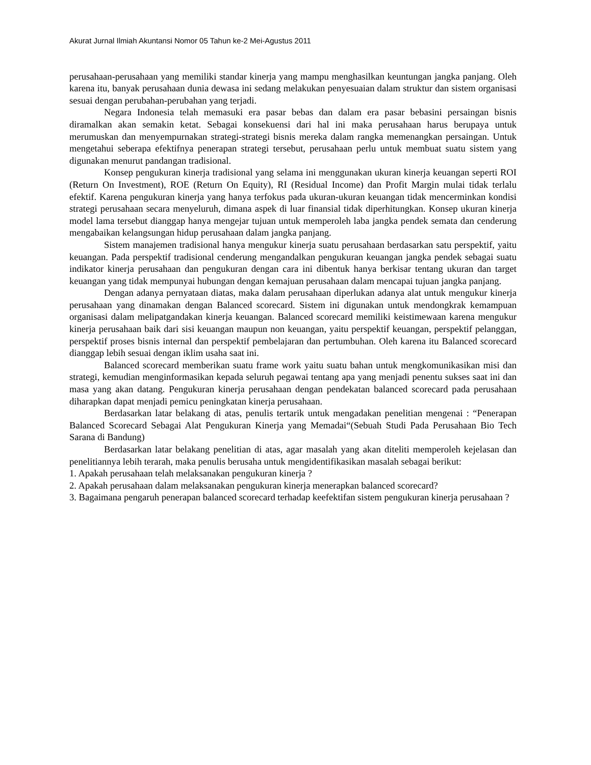Akurat Jurnal Ilmiah Akuntansi Nomor 05 Tahun ke-2 Mei-Agustus 2011
perusahaan-perusahaan yang memiliki standar kinerja yang mampu menghasilkan keuntungan jangka panjang. Oleh karena itu, banyak perusahaan dunia dewasa ini sedang melakukan penyesuaian dalam struktur dan sistem organisasi sesuai dengan perubahan-perubahan yang terjadi.
Negara Indonesia telah memasuki era pasar bebas dan dalam era pasar bebasini persaingan bisnis diramalkan akan semakin ketat. Sebagai konsekuensi dari hal ini maka perusahaan harus berupaya untuk merumuskan dan menyempurnakan strategi-strategi bisnis mereka dalam rangka memenangkan persaingan. Untuk mengetahui seberapa efektifnya penerapan strategi tersebut, perusahaan perlu untuk membuat suatu sistem yang digunakan menurut pandangan tradisional.
Konsep pengukuran kinerja tradisional yang selama ini menggunakan ukuran kinerja keuangan seperti ROI (Return On Investment), ROE (Return On Equity), RI (Residual Income) dan Profit Margin mulai tidak terlalu efektif. Karena pengukuran kinerja yang hanya terfokus pada ukuran-ukuran keuangan tidak mencerminkan kondisi strategi perusahaan secara menyeluruh, dimana aspek di luar finansial tidak diperhitungkan. Konsep ukuran kinerja model lama tersebut dianggap hanya mengejar tujuan untuk memperoleh laba jangka pendek semata dan cenderung mengabaikan kelangsungan hidup perusahaan dalam jangka panjang.
Sistem manajemen tradisional hanya mengukur kinerja suatu perusahaan berdasarkan satu perspektif, yaitu keuangan. Pada perspektif tradisional cenderung mengandalkan pengukuran keuangan jangka pendek sebagai suatu indikator kinerja perusahaan dan pengukuran dengan cara ini dibentuk hanya berkisar tentang ukuran dan target keuangan yang tidak mempunyai hubungan dengan kemajuan perusahaan dalam mencapai tujuan jangka panjang.
Dengan adanya pernyataan diatas, maka dalam perusahaan diperlukan adanya alat untuk mengukur kinerja perusahaan yang dinamakan dengan Balanced scorecard. Sistem ini digunakan untuk mendongkrak kemampuan organisasi dalam melipatgandakan kinerja keuangan. Balanced scorecard memiliki keistimewaan karena mengukur kinerja perusahaan baik dari sisi keuangan maupun non keuangan, yaitu perspektif keuangan, perspektif pelanggan, perspektif proses bisnis internal dan perspektif pembelajaran dan pertumbuhan. Oleh karena itu Balanced scorecard dianggap lebih sesuai dengan iklim usaha saat ini.
Balanced scorecard memberikan suatu frame work yaitu suatu bahan untuk mengkomunikasikan misi dan strategi, kemudian menginformasikan kepada seluruh pegawai tentang apa yang menjadi penentu sukses saat ini dan masa yang akan datang. Pengukuran kinerja perusahaan dengan pendekatan balanced scorecard pada perusahaan diharapkan dapat menjadi pemicu peningkatan kinerja perusahaan.
Berdasarkan latar belakang di atas, penulis tertarik untuk mengadakan penelitian mengenai : “Penerapan Balanced Scorecard Sebagai Alat Pengukuran Kinerja yang Memadai“(Sebuah Studi Pada Perusahaan Bio Tech Sarana di Bandung)
Berdasarkan latar belakang penelitian di atas, agar masalah yang akan diteliti memperoleh kejelasan dan penelitiannya lebih terarah, maka penulis berusaha untuk mengidentifikasikan masalah sebagai berikut:
1. Apakah perusahaan telah melaksanakan pengukuran kinerja ?
2. Apakah perusahaan dalam melaksanakan pengukuran kinerja menerapkan balanced scorecard?
3. Bagaimana pengaruh penerapan balanced scorecard terhadap keefektifan sistem pengukuran kinerja perusahaan ?